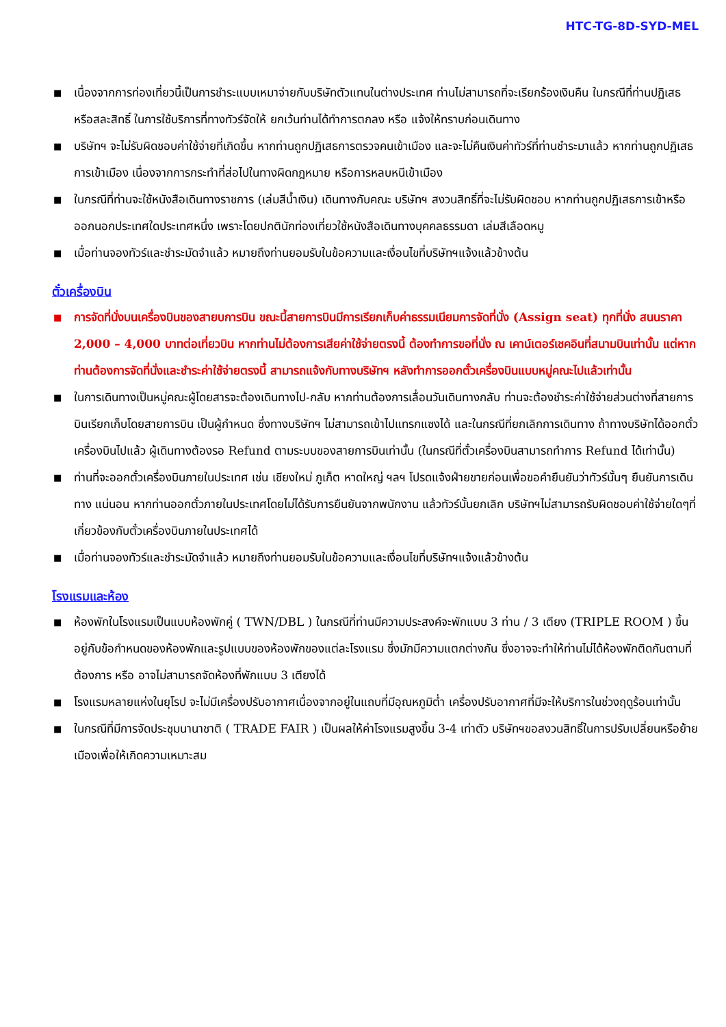HTC-TG-8D-SYD-MEL
■ เนื่องจากการท่องเที่ยวนี้เป็นการชำระแบบเหมาจ่ายกับบริษัทตัวแทนในต่างประเทศ ท่านไม่สามารถที่จะเรียกร้องเงินคืน ในกรณีที่ท่านปฏิเสธหรือสละสิทธิ์ ในการใช้บริการที่ทางทัวร์จัดให้ ยกเว้นท่านได้ทำการตกลง หรือ แจ้งให้ทราบก่อนเดินทาง
■ บริษัทฯ จะไม่รับผิดชอบค่าใช้จ่ายที่เกิดขึ้น หากท่านถูกปฏิเสธการตรวจคนเข้าเมือง และจะไม่คืนเงินค่าทัวร์ที่ท่านชำระมาแล้ว หากท่านถูกปฏิเสธการเข้าเมือง เนื่องจากการกระทำที่ส่อไปในทางผิดกฎหมาย หรือการหลบหนีเข้าเมือง
■ ในกรณีที่ท่านจะใช้หนังสือเดินทางราชการ (เล่มสีน้ำเงิน) เดินทางกับคณะ บริษัทฯ สงวนสิทธิ์ที่จะไม่รับผิดชอบ หากท่านถูกปฏิเสธการเข้าหรือออกนอกประเทศใดประเทศหนึ่ง เพราะโดยปกตินักท่องเที่ยวใช้หนังสือเดินทางบุคคลธรรมดา เล่มสีเลือดหมู
■ เมื่อท่านจองทัวร์และชำระมัดจำแล้ว หมายถึงท่านยอมรับในข้อความและเงื่อนไขที่บริษัทฯแจ้งแล้วข้างต้น
ตั๋วเครื่องบิน
■ การจัดที่นั่งบนเครื่องบินของสายบการบิน ขณะนี้สายการบินมีการเรียกเก็บค่าธรรมเนียมการจัดที่นั่ง (Assign seat) ทุกที่นั่ง สนนราคา 2,000 – 4,000 บาทต่อเที่ยวบิน หากท่านไม่ต้องการเสียค่าใช้จ่ายตรงนี้ ต้องทำการขอที่นั่ง ณ เคาน์เตอร์เชคอินที่สนามบินเท่านั้น แต่หากท่านต้องการจัดที่นั่งและชำระค่าใช้จ่ายตรงนี้ สามารถแจ้งกับทางบริษัทฯ หลังทำการออกตั๋วเครื่องบินแบบหมู่คณะไปแล้วเท่านั้น
■ ในการเดินทางเป็นหมู่คณะผู้โดยสารจะต้องเดินทางไป-กลับ หากท่านต้องการเลื่อนวันเดินทางกลับ ท่านจะต้องชำระค่าใช้จ่ายส่วนต่างที่สายการบินเรียกเก็บโดยสายการบิน เป็นผู้กำหนด ซึ่งทางบริษัทฯ ไม่สามารถเข้าไปแทรกแซงได้ และในกรณีที่ยกเลิกการเดินทาง ถ้าทางบริษัทได้ออกตั๋วเครื่องบินไปแล้ว ผู้เดินทางต้องรอ Refund ตามระบบของสายการบินเท่านั้น (ในกรณีที่ตั๋วเครื่องบินสามารถทำการ Refund ได้เท่านั้น)
■ ท่านที่จะออกตั๋วเครื่องบินภายในประเทศ เช่น เชียงใหม่ ภูเก็ต หาดใหญ่ ฯลฯ โปรดแจ้งฝ่ายขายก่อนเพื่อขอคำยืนยันว่าทัวร์นั้นๆ ยืนยันการเดินทาง แน่นอน หากท่านออกตั๋วภายในประเทศโดยไม่ได้รับการยืนยันจากพนักงาน แล้วทัวร์นั้นยกเลิก บริษัทฯไม่สามารถรับผิดชอบค่าใช้จ่ายใดๆที่เกี่ยวข้องกับตั๋วเครื่องบินภายในประเทศได้
■ เมื่อท่านจองทัวร์และชำระมัดจำแล้ว หมายถึงท่านยอมรับในข้อความและเงื่อนไขที่บริษัทฯแจ้งแล้วข้างต้น
โรงแรมและห้อง
■ ห้องพักในโรงแรมเป็นแบบห้องพักคู่ ( TWN/DBL ) ในกรณีที่ท่านมีความประสงค์จะพักแบบ 3 ท่าน / 3 เตียง (TRIPLE ROOM ) ขึ้นอยู่กับข้อกำหนดของห้องพักและรูปแบบของห้องพักของแต่ละโรงแรม ซึ่งมักมีความแตกต่างกัน ซึ่งอาจจะทำให้ท่านไม่ได้ห้องพักติดกันตามที่ต้องการ หรือ อาจไม่สามารถจัดห้องที่พักแบบ 3 เตียงได้
■ โรงแรมหลายแห่งในยุโรป จะไม่มีเครื่องปรับอากาศเนื่องจากอยู่ในแถบที่มีอุณหภูมิต่ำ เครื่องปรับอากาศที่มีจะให้บริการในช่วงฤดูร้อนเท่านั้น
■ ในกรณีที่มีการจัดประชุมนานาชาติ ( TRADE FAIR ) เป็นผลให้ค่าโรงแรมสูงขึ้น 3-4 เท่าตัว บริษัทฯขอสงวนสิทธิ์ในการปรับเปลี่ยนหรือย้ายเมืองเพื่อให้เกิดความเหมาะสม